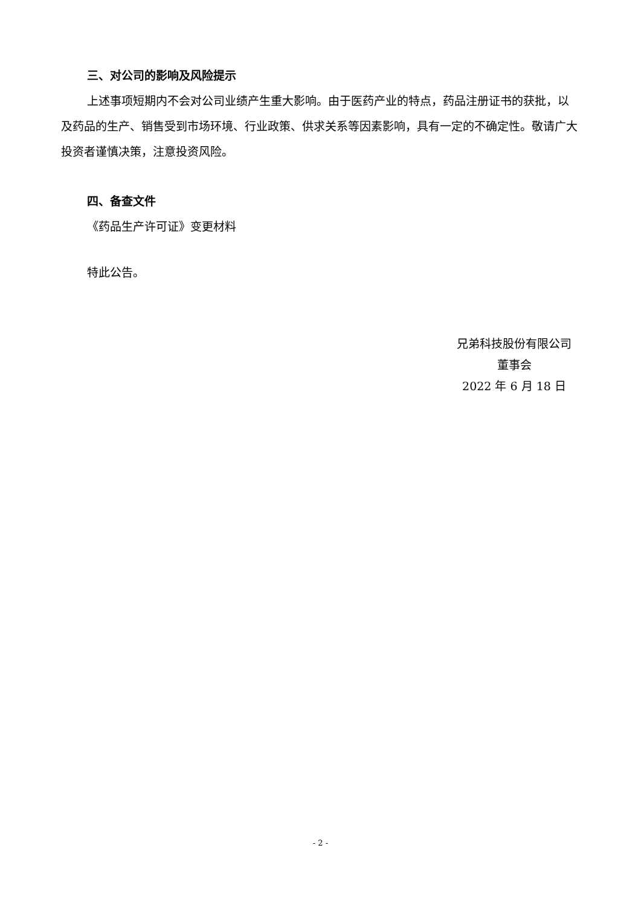三、对公司的影响及风险提示
上述事项短期内不会对公司业绩产生重大影响。由于医药产业的特点，药品注册证书的获批，以及药品的生产、销售受到市场环境、行业政策、供求关系等因素影响，具有一定的不确定性。敬请广大投资者谨慎决策，注意投资风险。
四、备查文件
《药品生产许可证》变更材料
特此公告。
兄弟科技股份有限公司
董事会
2022 年 6 月 18 日
- 2 -